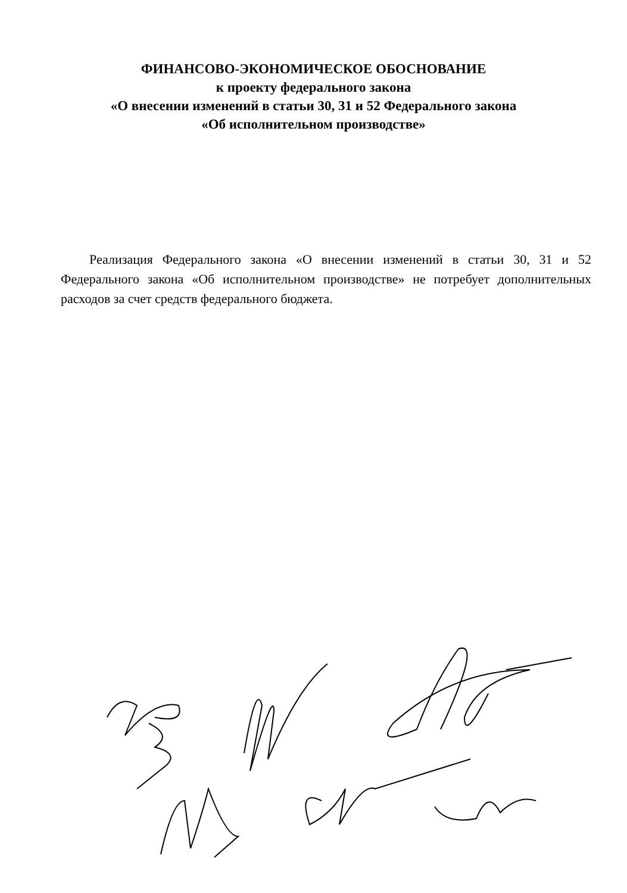ФИНАНСОВО-ЭКОНОМИЧЕСКОЕ ОБОСНОВАНИЕ
к проекту федерального закона
«О внесении изменений в статьи 30, 31 и 52 Федерального закона
«Об исполнительном производстве»
Реализация Федерального закона «О внесении изменений в статьи 30, 31 и 52 Федерального закона «Об исполнительном производстве» не потребует дополнительных расходов за счет средств федерального бюджета.